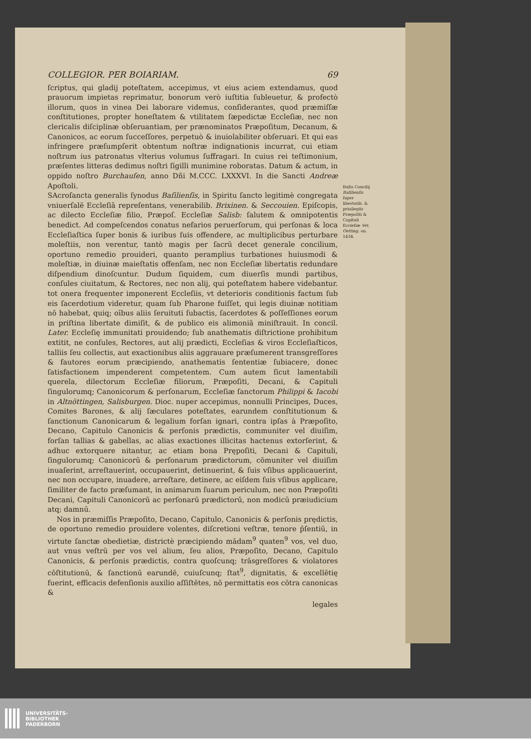COLLEGIOR. PER BOIARIAM. 69
ſcriptus, qui gladij poteſtatem, accepimus, vt eius aciem extendamus, quod prauorum impietas reprimatur, bonorum verò iuſtitia ſubleuetur, & profectò illorum, quos in vinea Dei laborare videmus, conſiderantes, quod præmiſſæ conſtitutiones, propter honeſtatem & vtilitatem ſæpedictæ Eccleſiæ, nec non clericalis diſciplinæ obſeruantiam, per prænominatos Præpoſitum, Decanum, & Canonicos, ac eorum ſucceſſores, perpetuò & inuiolabiliter obſeruari. Et qui eas infringere præſumpſerit obtentum noſtræ indignationis incurrat, cui etiam noſtrum ius patronatus vlterius volumus ſuffragari. In cuius rei teſtimonium, præſentes litteras dedimus noſtri ſigilli munimine roboratas. Datum & actum, in oppido noſtro Burchauſen, anno Dñi M.CCC. LXXXVI. In die Sancti Andreæ Apoſtoli.
SAcroſancta generalis ſynodus Baſilienſis, in Spiritu ſancto legitimè congregata vniuerſalē Eccleſiā repreſentans, venerabilib. Brixinen. & Seccouien. Epiſcopis, ac dilecto Eccleſiæ filio, Præpoſ. Eccleſiæ Salisb: ſalutem & omnipotentis benedict. Ad compeſcendos conatus nefarios peruerſorum, qui perſonas & loca Eccleſiaſtica ſuper bonis & iuribus ſuis offendere, ac multiplicibus perturbare moleſtiis, non verentur, tantò magis per ſacrū decet generale concilium, oportuno remedio prouideri, quanto peramplius turbationes huiusmodi & moleſtiæ, in diuinæ maieſtatis offenſam, nec non Eccleſiæ libertatis redundare diſpendium dinoſcuntur. Dudum ſiquidem, cum diuerſis mundi partibus, conſules ciuitatum, & Rectores, nec non alij, qui poteſtatem habere videbantur. tot onera frequenter imponerent Eccleſiis, vt deterioris conditionis factum ſub eis ſacerdotium videretur, quam ſub Pharone fuiſſet, qui legis diuinæ notitiam nō habebat, quiq; oībus aliis ſeruituti ſubactis, ſacerdotes & poſſeſſiones eorum in priſtina libertate dimiſit, & de publico eis alimoniā miniſtrauit. In concil. Later. Eccleſię immunitati prouidendo; ſub anathematis diſtrictione prohibitum extitit, ne conſules, Rectores, aut alij prædicti, Eccleſias & viros Eccleſiaſticos, talliis ſeu collectis, aut exactionibus aliis aggrauare præſumerent transgreſſores & fautores eorum præcipiendo, anathematis ſententiæ ſubiacere, donec ſatisfactionem impenderent competentem. Cum autem ſicut lamentabili querela, dilectorum Eccleſiæ filiorum, Præpoſiti, Decani, & Capituli ſingulorumq; Canonicorum & perſonarum, Eccleſiæ ſanctorum Philippi & Iacobi in Altnöttingen, Salisburgen. Dioc. nuper accepimus, nonnulli Principes, Duces, Comites Barones, & alij ſæculares poteſtates, earundem conſtitutionum & ſanctionum Canonicarum & legalium forſan ignari, contra ipſas à Præpoſito, Decano, Capitulo Canonicis & perſonis prædictis, communiter vel diuiſim, forſan tallias & gabellas, ac alias exactiones illicitas hactenus extorſerint, & adhuc extorquere nitantur, ac etiam bona Prępoſiti, Decani & Capituli, ſingulorumq; Canonicorū & perſonarum prædictorum, cōmuniter vel diuiſim inuaſerint, arreſtauerint, occupauerint, detinuerint, & ſuis vſibus applicauerint, nec non occupare, inuadere, arreſtare, detinere, ac eiſdem ſuis vſibus applicare, ſimiliter de facto præſumant, in animarum ſuarum periculum, nec non Præpoſiti Decani, Capituli Canonicorū ac perſonarū prædictorū, non modicū præiudicium atq; damnū.
Nos in præmiſſis Præpoſito, Decano, Capitulo, Canonicis & perſonis prędictis, de oportuno remedio prouidere volentes, diſcretioni veſtræ, tenore p̄ſentiū, in virtute ſanctæ obedietiæ, districtè præcipiendo mādam<sup>9</sup> quaten<sup>9</sup> vos, vel duo, aut vnus veſtrū per vos vel alium, ſeu alios, Præpoſito, Decano, Capitulo Canonicis, & perſonis prædictis, contra quoſcunq; trāsgreſſores & violatores cōſtitutionū, & ſanctionū earundē, cuiuſcunq; ſtat<sup>9</sup>, dignitatis, & excellētię fuerint, efficacis defenſionis auxilio aſſiſtētes, nō permittatis eos cōtra canonicas &
legales
Bulla Concilij Baſilienſis ſuper libertatib. & priuilegiis Præpoſiti & Capituli Eccleſiæ Vet. Oetting. an. 1434.
UNIVERSITÄTS-
BIBLIOTHEK
PADERBORN